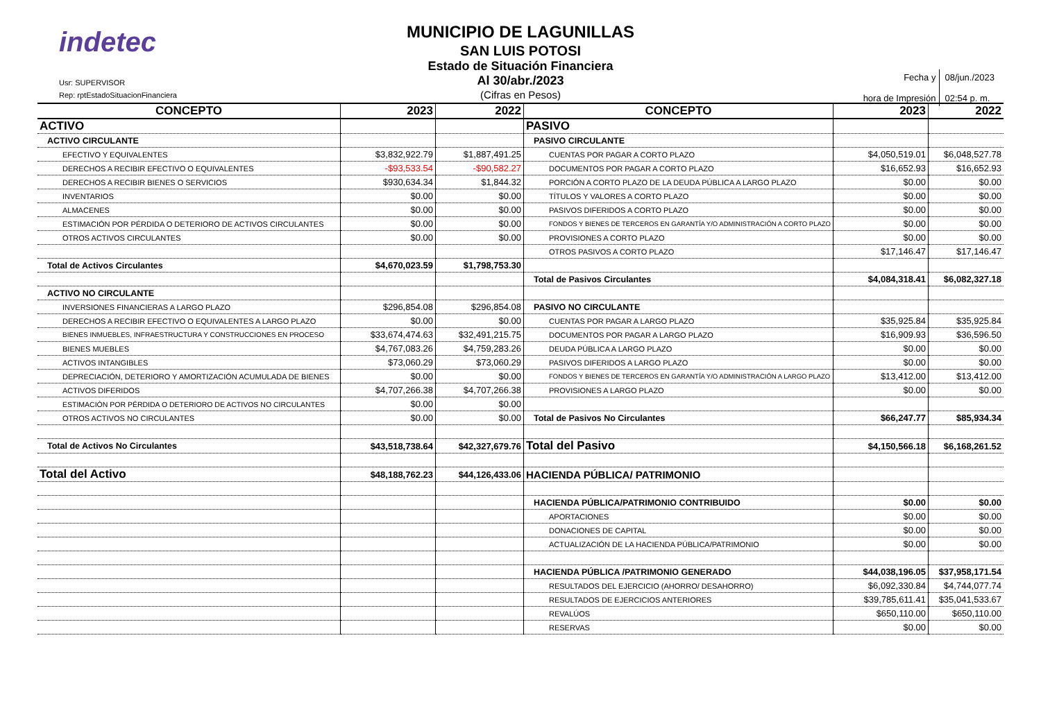indetec
Usr: SUPERVISOR
Rep: rptEstadoSituacionFinanciera
MUNICIPIO DE LAGUNILLAS
SAN LUIS POTOSI
Estado de Situación Financiera
Al 30/abr./2023
(Cifras en Pesos)
| Fecha y hora de Impresión | 08/jun./2023 02:54 p. m. |
| CONCEPTO | 2023 | 2022 | CONCEPTO | 2023 | 2022 |
| --- | --- | --- | --- | --- | --- |
| ACTIVO | | | PASIVO | | |
| ACTIVO CIRCULANTE | | | PASIVO CIRCULANTE | | |
| EFECTIVO Y EQUIVALENTES | $3,832,922.79 | $1,887,491.25 | CUENTAS POR PAGAR A CORTO PLAZO | $4,050,519.01 | $6,048,527.78 |
| DERECHOS A RECIBIR EFECTIVO O EQUIVALENTES | -$93,533.54 | -$90,582.27 | DOCUMENTOS POR PAGAR A CORTO PLAZO | $16,652.93 | $16,652.93 |
| DERECHOS A RECIBIR BIENES O SERVICIOS | $930,634.34 | $1,844.32 | PORCIÓN A CORTO PLAZO DE LA DEUDA PÚBLICA A LARGO PLAZO | $0.00 | $0.00 |
| INVENTARIOS | $0.00 | $0.00 | TÍTULOS Y VALORES A CORTO PLAZO | $0.00 | $0.00 |
| ALMACENES | $0.00 | $0.00 | PASIVOS DIFERIDOS A CORTO PLAZO | $0.00 | $0.00 |
| ESTIMACIÓN POR PÉRDIDA O DETERIORO DE ACTIVOS CIRCULANTES | $0.00 | $0.00 | FONDOS Y BIENES DE TERCEROS EN GARANTÍA Y/O ADMINISTRACIÓN A CORTO PLAZO | $0.00 | $0.00 |
| OTROS ACTIVOS CIRCULANTES | $0.00 | $0.00 | PROVISIONES A CORTO PLAZO | $0.00 | $0.00 |
| | | | OTROS PASIVOS A CORTO PLAZO | $17,146.47 | $17,146.47 |
| Total de Activos Circulantes | $4,670,023.59 | $1,798,753.30 | | | |
| | | | Total de Pasivos Circulantes | $4,084,318.41 | $6,082,327.18 |
| ACTIVO NO CIRCULANTE | | | | | |
| INVERSIONES FINANCIERAS A LARGO PLAZO | $296,854.08 | $296,854.08 | PASIVO NO CIRCULANTE | | |
| DERECHOS A RECIBIR EFECTIVO O EQUIVALENTES A LARGO PLAZO | $0.00 | $0.00 | CUENTAS POR PAGAR A LARGO PLAZO | $35,925.84 | $35,925.84 |
| BIENES INMUEBLES, INFRAESTRUCTURA Y CONSTRUCCIONES EN PROCESO | $33,674,474.63 | $32,491,215.75 | DOCUMENTOS POR PAGAR A LARGO PLAZO | $16,909.93 | $36,596.50 |
| BIENES MUEBLES | $4,767,083.26 | $4,759,283.26 | DEUDA PÚBLICA A LARGO PLAZO | $0.00 | $0.00 |
| ACTIVOS INTANGIBLES | $73,060.29 | $73,060.29 | PASIVOS DIFERIDOS A LARGO PLAZO | $0.00 | $0.00 |
| DEPRECIACIÓN, DETERIORO Y AMORTIZACIÓN ACUMULADA DE BIENES | $0.00 | $0.00 | FONDOS Y BIENES DE TERCEROS EN GARANTÍA Y/O ADMINISTRACIÓN A LARGO PLAZO | $13,412.00 | $13,412.00 |
| ACTIVOS DIFERIDOS | $4,707,266.38 | $4,707,266.38 | PROVISIONES A LARGO PLAZO | $0.00 | $0.00 |
| ESTIMACIÓN POR PÉRDIDA O DETERIORO DE ACTIVOS NO CIRCULANTES | $0.00 | $0.00 | | | |
| OTROS ACTIVOS NO CIRCULANTES | $0.00 | $0.00 | Total de Pasivos No Circulantes | $66,247.77 | $85,934.34 |
| Total de Activos No Circulantes | $43,518,738.64 | $42,327,679.76 | Total del Pasivo | $4,150,566.18 | $6,168,261.52 |
| Total del Activo | $48,188,762.23 | $44,126,433.06 | HACIENDA PÚBLICA/ PATRIMONIO | | |
| | | | HACIENDA PÚBLICA/PATRIMONIO CONTRIBUIDO | $0.00 | $0.00 |
| | | | APORTACIONES | $0.00 | $0.00 |
| | | | DONACIONES DE CAPITAL | $0.00 | $0.00 |
| | | | ACTUALIZACIÓN DE LA HACIENDA PÚBLICA/PATRIMONIO | $0.00 | $0.00 |
| | | | HACIENDA PÚBLICA /PATRIMONIO GENERADO | $44,038,196.05 | $37,958,171.54 |
| | | | RESULTADOS DEL EJERCICIO (AHORRO/ DESAHORRO) | $6,092,330.84 | $4,744,077.74 |
| | | | RESULTADOS DE EJERCICIOS ANTERIORES | $39,785,611.41 | $35,041,533.67 |
| | | | REVALÚOS | $650,110.00 | $650,110.00 |
| | | | RESERVAS | $0.00 | $0.00 |